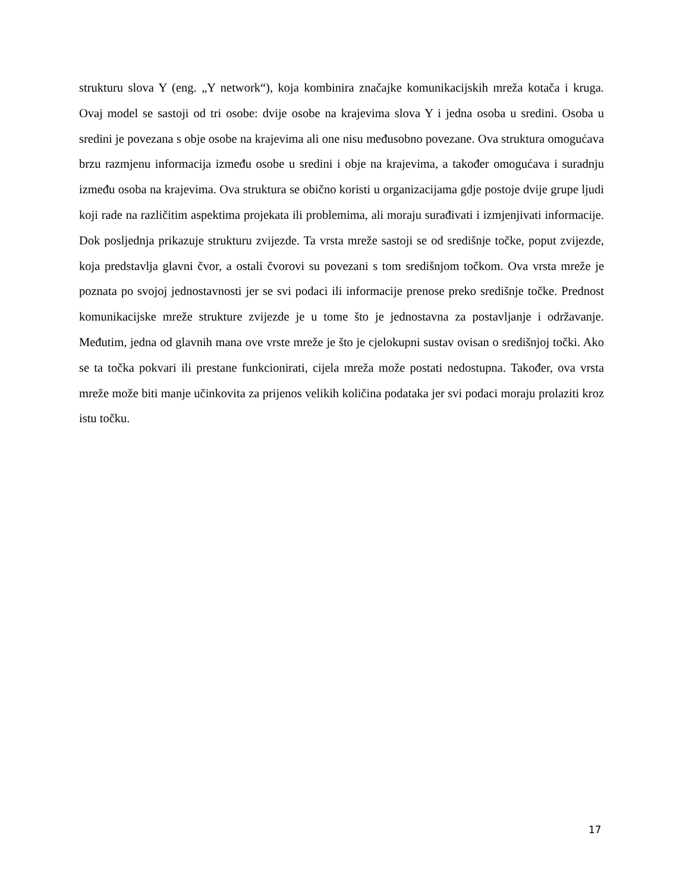strukturu slova Y (eng. „Y network“), koja kombinira značajke komunikacijskih mreža kotača i kruga. Ovaj model se sastoji od tri osobe: dvije osobe na krajevima slova Y i jedna osoba u sredini. Osoba u sredini je povezana s obje osobe na krajevima ali one nisu međusobno povezane. Ova struktura omogućava brzu razmjenu informacija između osobe u sredini i obje na krajevima, a također omogućava i suradnju između osoba na krajevima. Ova struktura se obično koristi u organizacijama gdje postoje dvije grupe ljudi koji rade na različitim aspektima projekata ili problemima, ali moraju surađivati i izmjenjivati informacije. Dok posljednja prikazuje strukturu zvijezde. Ta vrsta mreže sastoji se od središnje točke, poput zvijezde, koja predstavlja glavni čvor, a ostali čvorovi su povezani s tom središnjom točkom. Ova vrsta mreže je poznata po svojoj jednostavnosti jer se svi podaci ili informacije prenose preko središnje točke. Prednost komunikacijske mreže strukture zvijezde je u tome što je jednostavna za postavljanje i održavanje. Međutim, jedna od glavnih mana ove vrste mreže je što je cjelokupni sustav ovisan o središnjoj točki. Ako se ta točka pokvari ili prestane funkcionirati, cijela mreža može postati nedostupna. Također, ova vrsta mreže može biti manje učinkovita za prijenos velikih količina podataka jer svi podaci moraju prolaziti kroz istu točku.
17